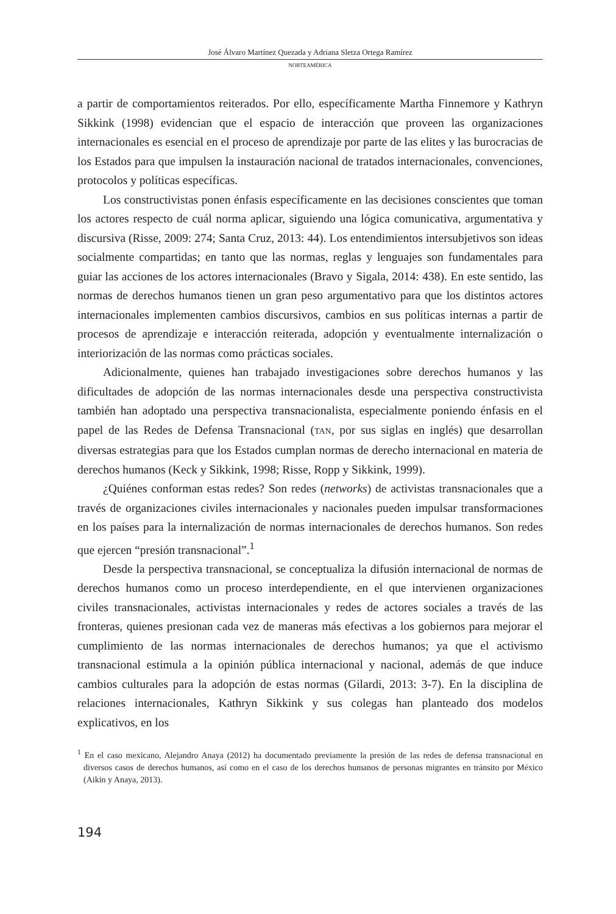José Álvaro Martínez Quezada y Adriana Sletza Ortega Ramírez
NORTEAMÉRICA
a partir de comportamientos reiterados. Por ello, específicamente Martha Finnemore y Kathryn Sikkink (1998) evidencian que el espacio de interacción que proveen las organizaciones internacionales es esencial en el proceso de aprendizaje por parte de las elites y las burocracias de los Estados para que impulsen la instauración nacional de tratados internacionales, convenciones, protocolos y políticas específicas.
Los constructivistas ponen énfasis específicamente en las decisiones conscientes que toman los actores respecto de cuál norma aplicar, siguiendo una lógica comunicativa, argumentativa y discursiva (Risse, 2009: 274; Santa Cruz, 2013: 44). Los entendimientos intersubjetivos son ideas socialmente compartidas; en tanto que las normas, reglas y lenguajes son fundamentales para guiar las acciones de los actores internacionales (Bravo y Sigala, 2014: 438). En este sentido, las normas de derechos humanos tienen un gran peso argumentativo para que los distintos actores internacionales implementen cambios discursivos, cambios en sus políticas internas a partir de procesos de aprendizaje e interacción reiterada, adopción y eventualmente internalización o interiorización de las normas como prácticas sociales.
Adicionalmente, quienes han trabajado investigaciones sobre derechos humanos y las dificultades de adopción de las normas internacionales desde una perspectiva constructivista también han adoptado una perspectiva transnacionalista, especialmente poniendo énfasis en el papel de las Redes de Defensa Transnacional (TAN, por sus siglas en inglés) que desarrollan diversas estrategias para que los Estados cumplan normas de derecho internacional en materia de derechos humanos (Keck y Sikkink, 1998; Risse, Ropp y Sikkink, 1999).
¿Quiénes conforman estas redes? Son redes (networks) de activistas transnacionales que a través de organizaciones civiles internacionales y nacionales pueden impulsar transformaciones en los países para la internalización de normas internacionales de derechos humanos. Son redes que ejercen “presión transnacional”.<sup>1</sup>
Desde la perspectiva transnacional, se conceptualiza la difusión internacional de normas de derechos humanos como un proceso interdependiente, en el que intervienen organizaciones civiles transnacionales, activistas internacionales y redes de actores sociales a través de las fronteras, quienes presionan cada vez de maneras más efectivas a los gobiernos para mejorar el cumplimiento de las normas internacionales de derechos humanos; ya que el activismo transnacional estimula a la opinión pública internacional y nacional, además de que induce cambios culturales para la adopción de estas normas (Gilardi, 2013: 3-7). En la disciplina de relaciones internacionales, Kathryn Sikkink y sus colegas han planteado dos modelos explicativos, en los
<sup>1</sup> En el caso mexicano, Alejandro Anaya (2012) ha documentado previamente la presión de las redes de defensa transnacional en diversos casos de derechos humanos, así como en el caso de los derechos humanos de personas migrantes en tránsito por México (Aikin y Anaya, 2013).
194